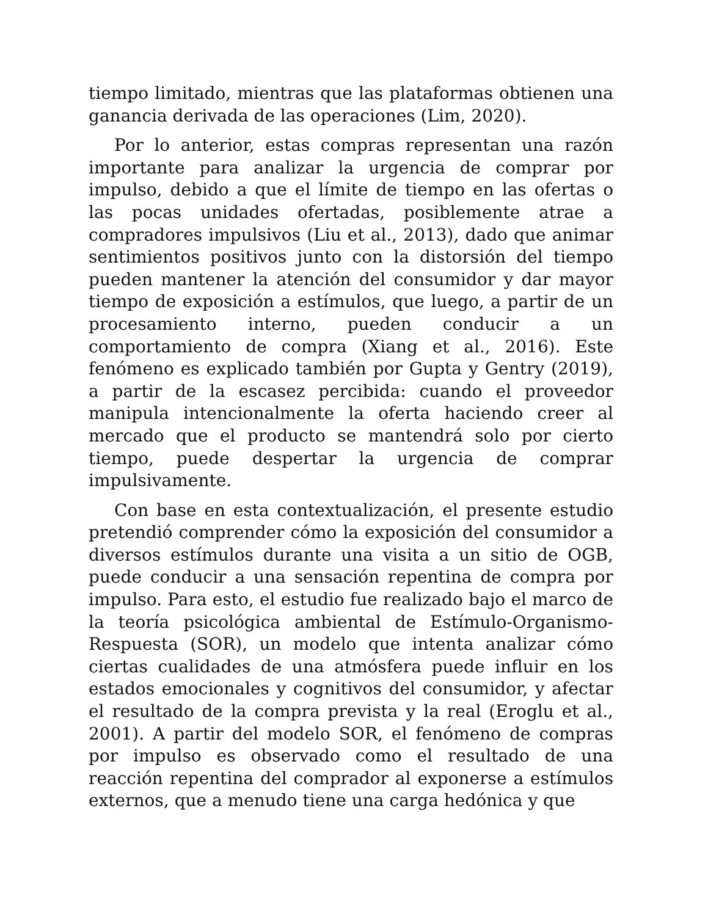tiempo limitado, mientras que las plataformas obtienen una ganancia derivada de las operaciones (Lim, 2020).
Por lo anterior, estas compras representan una razón importante para analizar la urgencia de comprar por impulso, debido a que el límite de tiempo en las ofertas o las pocas unidades ofertadas, posiblemente atrae a compradores impulsivos (Liu et al., 2013), dado que animar sentimientos positivos junto con la distorsión del tiempo pueden mantener la atención del consumidor y dar mayor tiempo de exposición a estímulos, que luego, a partir de un procesamiento interno, pueden conducir a un comportamiento de compra (Xiang et al., 2016). Este fenómeno es explicado también por Gupta y Gentry (2019), a partir de la escasez percibida: cuando el proveedor manipula intencionalmente la oferta haciendo creer al mercado que el producto se mantendrá solo por cierto tiempo, puede despertar la urgencia de comprar impulsivamente.
Con base en esta contextualización, el presente estudio pretendió comprender cómo la exposición del consumidor a diversos estímulos durante una visita a un sitio de OGB, puede conducir a una sensación repentina de compra por impulso. Para esto, el estudio fue realizado bajo el marco de la teoría psicológica ambiental de Estímulo-Organismo-Respuesta (SOR), un modelo que intenta analizar cómo ciertas cualidades de una atmósfera puede influir en los estados emocionales y cognitivos del consumidor, y afectar el resultado de la compra prevista y la real (Eroglu et al., 2001). A partir del modelo SOR, el fenómeno de compras por impulso es observado como el resultado de una reacción repentina del comprador al exponerse a estímulos externos, que a menudo tiene una carga hedónica y que